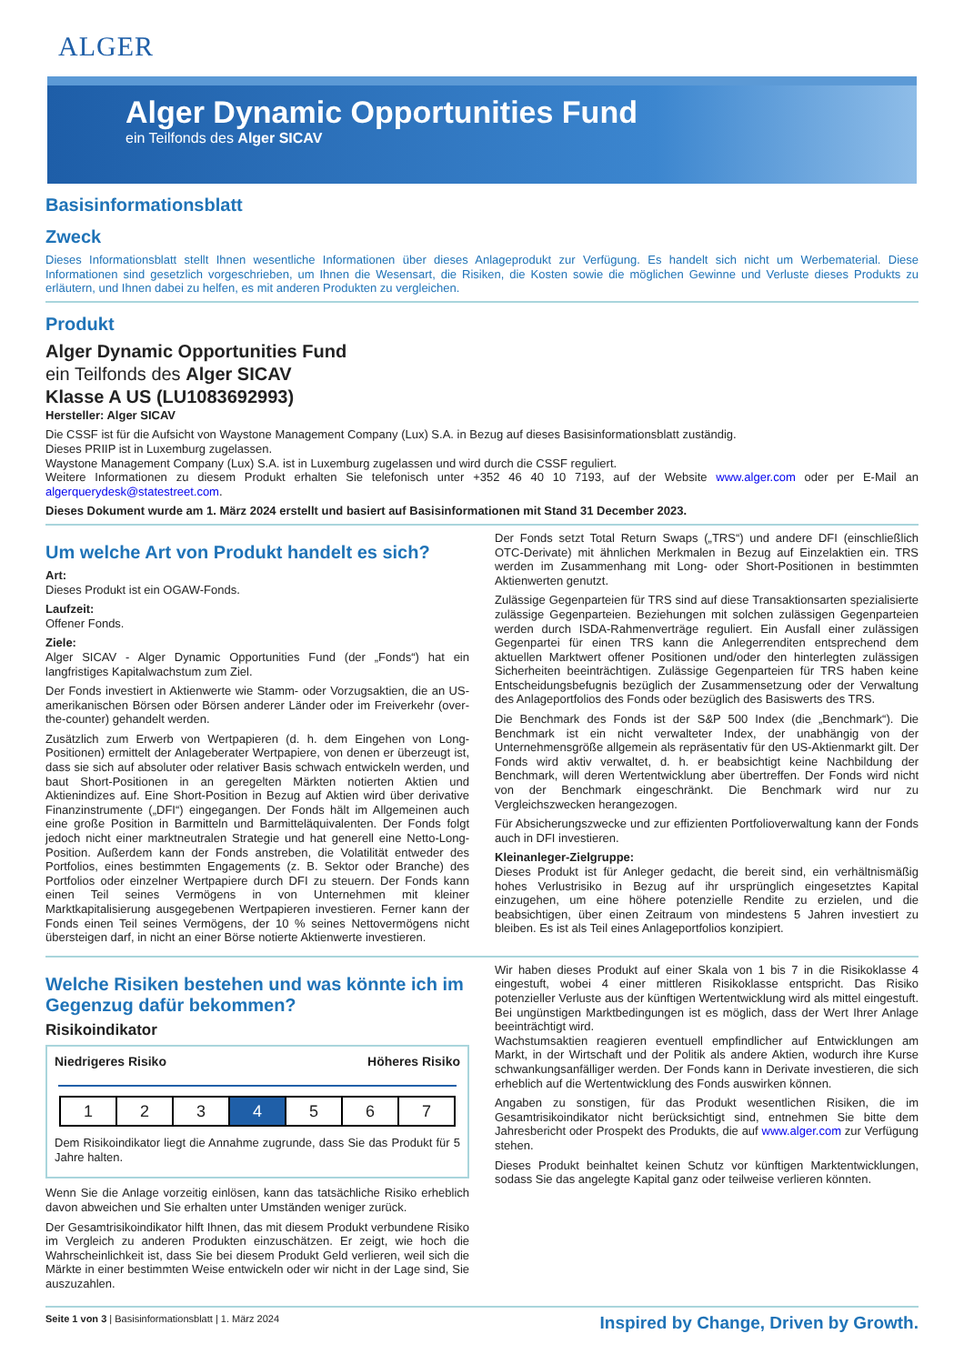ALGER
Alger Dynamic Opportunities Fund
ein Teilfonds des Alger SICAV
Basisinformationsblatt
Zweck
Dieses Informationsblatt stellt Ihnen wesentliche Informationen über dieses Anlageprodukt zur Verfügung. Es handelt sich nicht um Werbematerial. Diese Informationen sind gesetzlich vorgeschrieben, um Ihnen die Wesensart, die Risiken, die Kosten sowie die möglichen Gewinne und Verluste dieses Produkts zu erläutern, und Ihnen dabei zu helfen, es mit anderen Produkten zu vergleichen.
Produkt
Alger Dynamic Opportunities Fund
ein Teilfonds des Alger SICAV
Klasse A US (LU1083692993)
Hersteller: Alger SICAV
Die CSSF ist für die Aufsicht von Waystone Management Company (Lux) S.A. in Bezug auf dieses Basisinformationsblatt zuständig.
Dieses PRIIP ist in Luxemburg zugelassen.
Waystone Management Company (Lux) S.A. ist in Luxemburg zugelassen und wird durch die CSSF reguliert.
Weitere Informationen zu diesem Produkt erhalten Sie telefonisch unter +352 46 40 10 7193, auf der Website www.alger.com oder per E-Mail an algerquerydesk@statestreet.com.
Dieses Dokument wurde am 1. März 2024 erstellt und basiert auf Basisinformationen mit Stand 31 December 2023.
Um welche Art von Produkt handelt es sich?
Art:
Dieses Produkt ist ein OGAW-Fonds.
Laufzeit:
Offener Fonds.
Ziele:
Alger SICAV - Alger Dynamic Opportunities Fund (der „Fonds“) hat ein langfristiges Kapitalwachstum zum Ziel.
Der Fonds investiert in Aktienwerte wie Stamm- oder Vorzugsaktien, die an US-amerikanischen Börsen oder Börsen anderer Länder oder im Freiverkehr (over-the-counter) gehandelt werden.
Zusätzlich zum Erwerb von Wertpapieren (d. h. dem Eingehen von Long-Positionen) ermittelt der Anlageberater Wertpapiere, von denen er überzeugt ist, dass sie sich auf absoluter oder relativer Basis schwach entwickeln werden, und baut Short-Positionen in an geregelten Märkten notierten Aktien und Aktienindizes auf. Eine Short-Position in Bezug auf Aktien wird über derivative Finanzinstrumente („DFI“) eingegangen. Der Fonds hält im Allgemeinen auch eine große Position in Barmitteln und Barmitteläquivalenten. Der Fonds folgt jedoch nicht einer marktneutralen Strategie und hat generell eine Netto-Long-Position. Außerdem kann der Fonds anstreben, die Volatilität entweder des Portfolios, eines bestimmten Engagements (z. B. Sektor oder Branche) des Portfolios oder einzelner Wertpapiere durch DFI zu steuern. Der Fonds kann einen Teil seines Vermögens in von Unternehmen mit kleiner Marktkapitalisierung ausgegebenen Wertpapieren investieren. Ferner kann der Fonds einen Teil seines Vermögens, der 10 % seines Nettovermögens nicht übersteigen darf, in nicht an einer Börse notierte Aktienwerte investieren.
Der Fonds setzt Total Return Swaps („TRS“) und andere DFI (einschließlich OTC-Derivate) mit ähnlichen Merkmalen in Bezug auf Einzelaktien ein. TRS werden im Zusammenhang mit Long- oder Short-Positionen in bestimmten Aktienwerten genutzt.
Zulässige Gegenparteien für TRS sind auf diese Transaktionsarten spezialisierte zulässige Gegenparteien. Beziehungen mit solchen zulässigen Gegenparteien werden durch ISDA-Rahmenverträge reguliert. Ein Ausfall einer zulässigen Gegenpartei für einen TRS kann die Anlegerrenditen entsprechend dem aktuellen Marktwert offener Positionen und/oder den hinterlegten zulässigen Sicherheiten beeinträchtigen. Zulässige Gegenparteien für TRS haben keine Entscheidungsbefugnis bezüglich der Zusammensetzung oder der Verwaltung des Anlageportfolios des Fonds oder bezüglich des Basiswerts des TRS.
Die Benchmark des Fonds ist der S&P 500 Index (die „Benchmark“). Die Benchmark ist ein nicht verwalteter Index, der unabhängig von der Unternehmensgröße allgemein als repräsentativ für den US-Aktienmarkt gilt. Der Fonds wird aktiv verwaltet, d. h. er beabsichtigt keine Nachbildung der Benchmark, will deren Wertentwicklung aber übertreffen. Der Fonds wird nicht von der Benchmark eingeschränkt. Die Benchmark wird nur zu Vergleichszwecken herangezogen.
Für Absicherungszwecke und zur effizienten Portfolioverwaltung kann der Fonds auch in DFI investieren.
Kleinanleger-Zielgruppe:
Dieses Produkt ist für Anleger gedacht, die bereit sind, ein verhältnismäßig hohes Verlustrisiko in Bezug auf ihr ursprünglich eingesetztes Kapital einzugehen, um eine höhere potenzielle Rendite zu erzielen, und die beabsichtigen, über einen Zeitraum von mindestens 5 Jahren investiert zu bleiben. Es ist als Teil eines Anlageportfolios konzipiert.
Welche Risiken bestehen und was könnte ich im Gegenzug dafür bekommen?
Risikoindikator
Niedrigeres Risiko Höheres Risiko
| 1 | 2 | 3 | 4 | 5 | 6 | 7 |
Dem Risikoindikator liegt die Annahme zugrunde, dass Sie das Produkt für 5 Jahre halten.
Wenn Sie die Anlage vorzeitig einlösen, kann das tatsächliche Risiko erheblich davon abweichen und Sie erhalten unter Umständen weniger zurück.
Der Gesamtrisikoindikator hilft Ihnen, das mit diesem Produkt verbundene Risiko im Vergleich zu anderen Produkten einzuschätzen. Er zeigt, wie hoch die Wahrscheinlichkeit ist, dass Sie bei diesem Produkt Geld verlieren, weil sich die Märkte in einer bestimmten Weise entwickeln oder wir nicht in der Lage sind, Sie auszuzahlen.
Wir haben dieses Produkt auf einer Skala von 1 bis 7 in die Risikoklasse 4 eingestuft, wobei 4 einer mittleren Risikoklasse entspricht. Das Risiko potenzieller Verluste aus der künftigen Wertentwicklung wird als mittel eingestuft. Bei ungünstigen Marktbedingungen ist es möglich, dass der Wert Ihrer Anlage beeinträchtigt wird.
Wachstumsaktien reagieren eventuell empfindlicher auf Entwicklungen am Markt, in der Wirtschaft und der Politik als andere Aktien, wodurch ihre Kurse schwankungsanfälliger werden. Der Fonds kann in Derivate investieren, die sich erheblich auf die Wertentwicklung des Fonds auswirken können.
Angaben zu sonstigen, für das Produkt wesentlichen Risiken, die im Gesamtrisikoindikator nicht berücksichtigt sind, entnehmen Sie bitte dem Jahresbericht oder Prospekt des Produkts, die auf www.alger.com zur Verfügung stehen.
Dieses Produkt beinhaltet keinen Schutz vor künftigen Marktentwicklungen, sodass Sie das angelegte Kapital ganz oder teilweise verlieren könnten.
Seite 1 von 3 | Basisinformationsblatt | 1. März 2024 Inspired by Change, Driven by Growth.